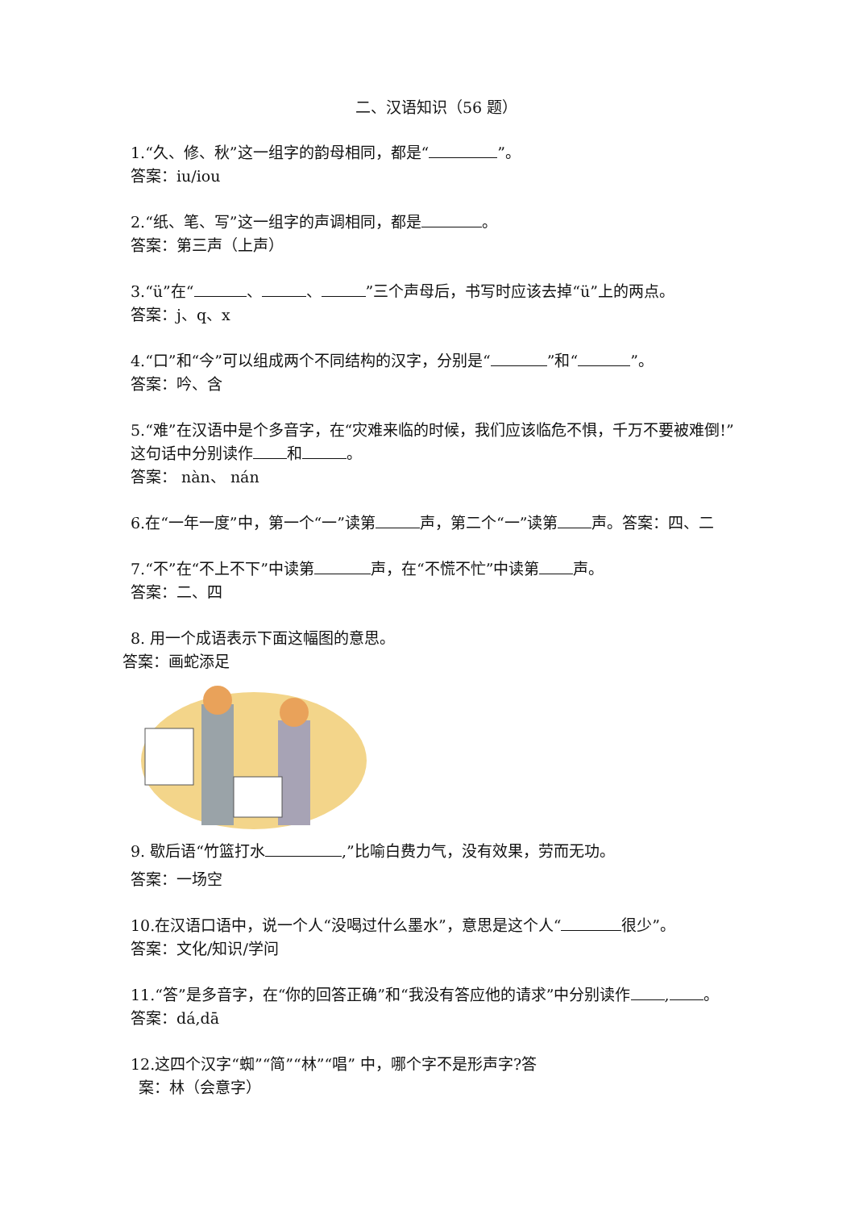二、汉语知识（56 题）
1.“久、修、秋”这一组字的韵母相同，都是“ ”。
答案：iu/iou
2.“纸、笔、写”这一组字的声调相同，都是 。
答案：第三声（上声）
3.“ü”在“ 、 、 ”三个声母后，书写时应该去掉“ü”上的两点。
答案：j、q、x
4.“口”和“今”可以组成两个不同结构的汉字，分别是“ ”和“ ”。
答案：吟、含
5.“难”在汉语中是个多音字，在“灾难来临的时候，我们应该临危不惧，千万不要被难倒!”这句话中分别读作 和 。
答案： nàn、 nán
6.在“一年一度”中，第一个“一”读第 声，第二个“一”读第 声。答案：四、二
7.“不”在“不上不下”中读第 声，在“不慌不忙”中读第 声。
答案：二、四
8. 用一个成语表示下面这幅图的意思。
答案：画蛇添足
9. 歇后语“竹篮打水 ,”比喻白费力气，没有效果，劳而无功。
答案：一场空
10.在汉语口语中，说一个人“没喝过什么墨水”，意思是这个人“ 很少”。
答案：文化/知识/学问
11.“答”是多音字，在“你的回答正确”和“我没有答应他的请求”中分别读作 , 。
答案：dá,dā
12.这四个汉字“蜘”“简”“林”“唱” 中，哪个字不是形声字?答
案：林（会意字）